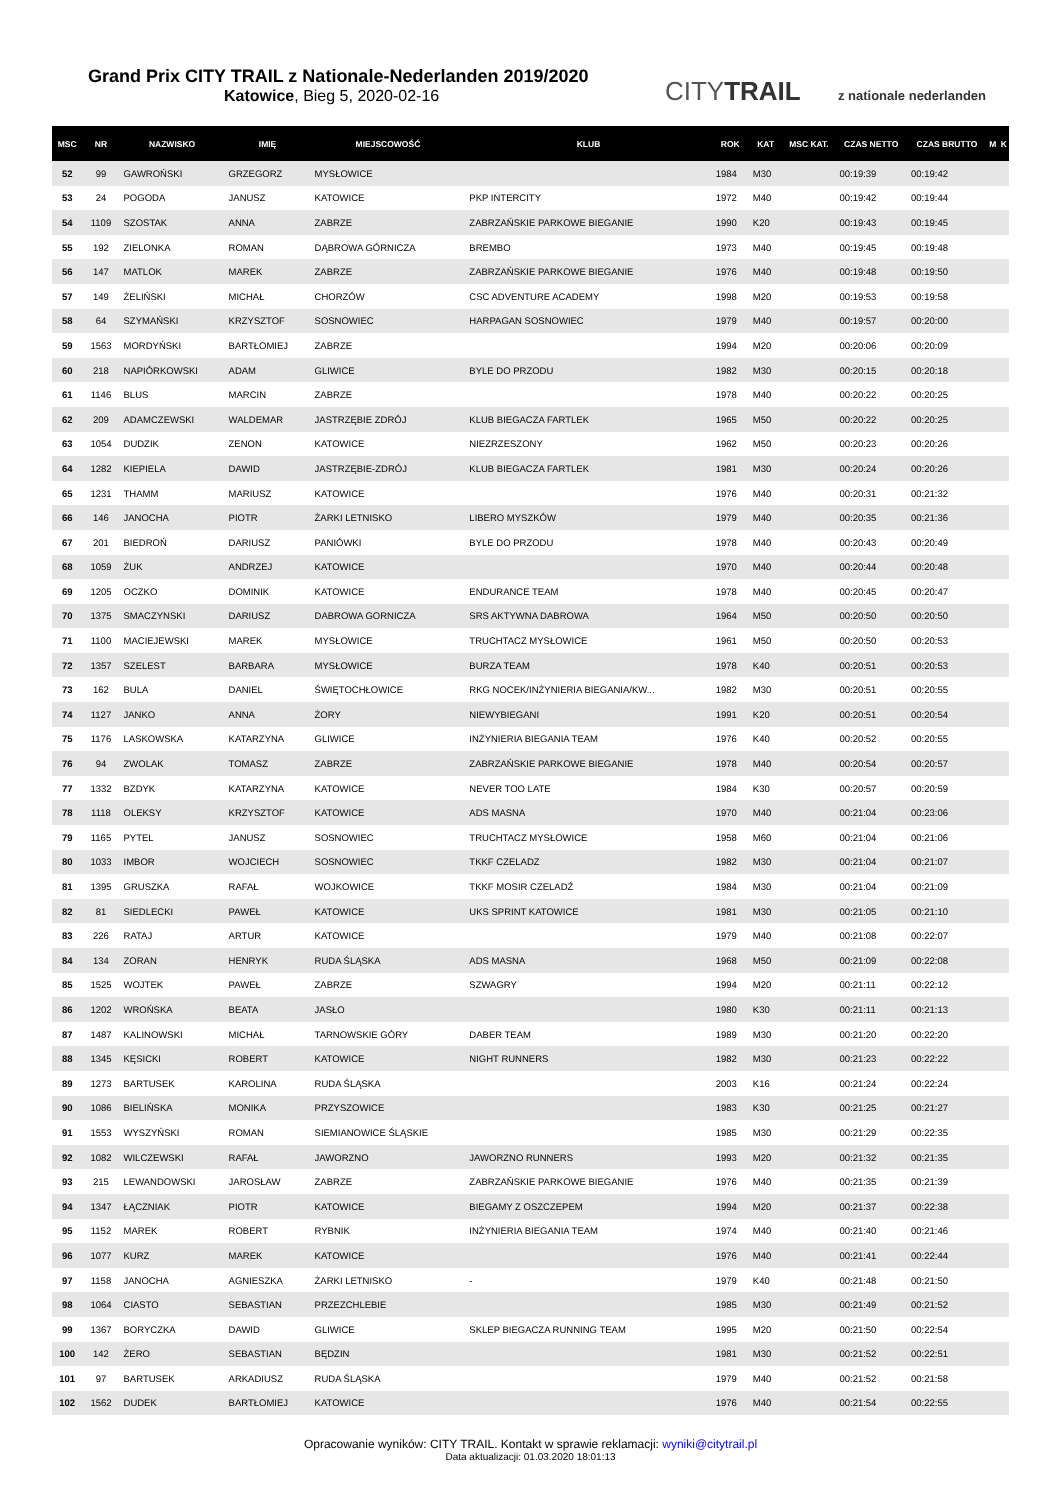Grand Prix CITY TRAIL z Nationale-Nederlanden 2019/2020
Katowice, Bieg 5, 2020-02-16
CITYTRAIL z nationale nederlanden
| MSC | NR | NAZWISKO | IMIĘ | MIEJSCOWOŚĆ | KLUB | ROK | KAT | MSC KAT. | CZAS NETTO | CZAS BRUTTO | M | K |
| --- | --- | --- | --- | --- | --- | --- | --- | --- | --- | --- | --- | --- |
| 52 | 99 | GAWROŃSKI | GRZEGORZ | MYSŁOWICE | | 1984 | M30 | | 00:19:39 | 00:19:42 | | |
| 53 | 24 | POGODA | JANUSZ | KATOWICE | PKP INTERCITY | 1972 | M40 | | 00:19:42 | 00:19:44 | | |
| 54 | 1109 | SZOSTAK | ANNA | ZABRZE | ZABRZAŃSKIE PARKOWE BIEGANIE | 1990 | K20 | | 00:19:43 | 00:19:45 | | |
| 55 | 192 | ZIELONKA | ROMAN | DĄBROWA GÓRNICZA | BREMBO | 1973 | M40 | | 00:19:45 | 00:19:48 | | |
| 56 | 147 | MATLOK | MAREK | ZABRZE | ZABRZAŃSKIE PARKOWE BIEGANIE | 1976 | M40 | | 00:19:48 | 00:19:50 | | |
| 57 | 149 | ŻELIŃSKI | MICHAŁ | CHORZÓW | CSC ADVENTURE ACADEMY | 1998 | M20 | | 00:19:53 | 00:19:58 | | |
| 58 | 64 | SZYMAŃSKI | KRZYSZTOF | SOSNOWIEC | HARPAGAN SOSNOWIEC | 1979 | M40 | | 00:19:57 | 00:20:00 | | |
| 59 | 1563 | MORDYŃSKI | BARTŁOMIEJ | ZABRZE | | 1994 | M20 | | 00:20:06 | 00:20:09 | | |
| 60 | 218 | NAPIÓRKOWSKI | ADAM | GLIWICE | BYLE DO PRZODU | 1982 | M30 | | 00:20:15 | 00:20:18 | | |
| 61 | 1146 | BLUS | MARCIN | ZABRZE | | 1978 | M40 | | 00:20:22 | 00:20:25 | | |
| 62 | 209 | ADAMCZEWSKI | WALDEMAR | JASTRZĘBIE ZDRÓJ | KLUB BIEGACZA FARTLEK | 1965 | M50 | | 00:20:22 | 00:20:25 | | |
| 63 | 1054 | DUDZIK | ZENON | KATOWICE | NIEZRZESZONY | 1962 | M50 | | 00:20:23 | 00:20:26 | | |
| 64 | 1282 | KIEPIELA | DAWID | JASTRZĘBIE-ZDRÓJ | KLUB BIEGACZA FARTLEK | 1981 | M30 | | 00:20:24 | 00:20:26 | | |
| 65 | 1231 | THAMM | MARIUSZ | KATOWICE | | 1976 | M40 | | 00:20:31 | 00:21:32 | | |
| 66 | 146 | JANOCHA | PIOTR | ŻARKI LETNISKO | LIBERO MYSZKÓW | 1979 | M40 | | 00:20:35 | 00:21:36 | | |
| 67 | 201 | BIEDROŃ | DARIUSZ | PANIÓWKI | BYLE DO PRZODU | 1978 | M40 | | 00:20:43 | 00:20:49 | | |
| 68 | 1059 | ŻUK | ANDRZEJ | KATOWICE | | 1970 | M40 | | 00:20:44 | 00:20:48 | | |
| 69 | 1205 | OCZKO | DOMINIK | KATOWICE | ENDURANCE TEAM | 1978 | M40 | | 00:20:45 | 00:20:47 | | |
| 70 | 1375 | SMACZYNSKI | DARIUSZ | DABROWA GORNICZA | SRS AKTYWNA DABROWA | 1964 | M50 | | 00:20:50 | 00:20:50 | | |
| 71 | 1100 | MACIEJEWSKI | MAREK | MYSŁOWICE | TRUCHTACZ MYSŁOWICE | 1961 | M50 | | 00:20:50 | 00:20:53 | | |
| 72 | 1357 | SZELEST | BARBARA | MYSŁOWICE | BURZA TEAM | 1978 | K40 | | 00:20:51 | 00:20:53 | | |
| 73 | 162 | BULA | DANIEL | ŚWIĘTOCHŁOWICE | RKG NOCEK/INŻYNIERIA BIEGANIA/KW... | 1982 | M30 | | 00:20:51 | 00:20:55 | | |
| 74 | 1127 | JANKO | ANNA | ŻORY | NIEWYBIEGANI | 1991 | K20 | | 00:20:51 | 00:20:54 | | |
| 75 | 1176 | LASKOWSKA | KATARZYNA | GLIWICE | INŻYNIERIA BIEGANIA TEAM | 1976 | K40 | | 00:20:52 | 00:20:55 | | |
| 76 | 94 | ZWOLAK | TOMASZ | ZABRZE | ZABRZAŃSKIE PARKOWE BIEGANIE | 1978 | M40 | | 00:20:54 | 00:20:57 | | |
| 77 | 1332 | BZDYK | KATARZYNA | KATOWICE | NEVER TOO LATE | 1984 | K30 | | 00:20:57 | 00:20:59 | | |
| 78 | 1118 | OLEKSY | KRZYSZTOF | KATOWICE | ADS MASNA | 1970 | M40 | | 00:21:04 | 00:23:06 | | |
| 79 | 1165 | PYTEL | JANUSZ | SOSNOWIEC | TRUCHTACZ MYSŁOWICE | 1958 | M60 | | 00:21:04 | 00:21:06 | | |
| 80 | 1033 | IMBOR | WOJCIECH | SOSNOWIEC | TKKF CZELADZ | 1982 | M30 | | 00:21:04 | 00:21:07 | | |
| 81 | 1395 | GRUSZKA | RAFAŁ | WOJKOWICE | TKKF MOSIR CZELADŹ | 1984 | M30 | | 00:21:04 | 00:21:09 | | |
| 82 | 81 | SIEDLECKI | PAWEŁ | KATOWICE | UKS SPRINT KATOWICE | 1981 | M30 | | 00:21:05 | 00:21:10 | | |
| 83 | 226 | RATAJ | ARTUR | KATOWICE | | 1979 | M40 | | 00:21:08 | 00:22:07 | | |
| 84 | 134 | ZORAN | HENRYK | RUDA ŚLĄSKA | ADS MASNA | 1968 | M50 | | 00:21:09 | 00:22:08 | | |
| 85 | 1525 | WOJTEK | PAWEŁ | ZABRZE | SZWAGRY | 1994 | M20 | | 00:21:11 | 00:22:12 | | |
| 86 | 1202 | WROŃSKA | BEATA | JASŁO | | 1980 | K30 | | 00:21:11 | 00:21:13 | | |
| 87 | 1487 | KALINOWSKI | MICHAŁ | TARNOWSKIE GÓRY | DABER TEAM | 1989 | M30 | | 00:21:20 | 00:22:20 | | |
| 88 | 1345 | KĘSICKI | ROBERT | KATOWICE | NIGHT RUNNERS | 1982 | M30 | | 00:21:23 | 00:22:22 | | |
| 89 | 1273 | BARTUSEK | KAROLINA | RUDA ŚLĄSKA | | 2003 | K16 | | 00:21:24 | 00:22:24 | | |
| 90 | 1086 | BIELIŃSKA | MONIKA | PRZYSZOWICE | | 1983 | K30 | | 00:21:25 | 00:21:27 | | |
| 91 | 1553 | WYSZYŃSKI | ROMAN | SIEMIANOWICE ŚLĄSKIE | | 1985 | M30 | | 00:21:29 | 00:22:35 | | |
| 92 | 1082 | WILCZEWSKI | RAFAŁ | JAWORZNO | JAWORZNO RUNNERS | 1993 | M20 | | 00:21:32 | 00:21:35 | | |
| 93 | 215 | LEWANDOWSKI | JAROSŁAW | ZABRZE | ZABRZAŃSKIE PARKOWE BIEGANIE | 1976 | M40 | | 00:21:35 | 00:21:39 | | |
| 94 | 1347 | ŁĄCZNIAK | PIOTR | KATOWICE | BIEGAMY Z OSZCZEPEM | 1994 | M20 | | 00:21:37 | 00:22:38 | | |
| 95 | 1152 | MAREK | ROBERT | RYBNIK | INŻYNIERIA BIEGANIA TEAM | 1974 | M40 | | 00:21:40 | 00:21:46 | | |
| 96 | 1077 | KURZ | MAREK | KATOWICE | | 1976 | M40 | | 00:21:41 | 00:22:44 | | |
| 97 | 1158 | JANOCHA | AGNIESZKA | ŻARKI LETNISKO | - | 1979 | K40 | | 00:21:48 | 00:21:50 | | |
| 98 | 1064 | CIASTO | SEBASTIAN | PRZEZCHLEBIE | | 1985 | M30 | | 00:21:49 | 00:21:52 | | |
| 99 | 1367 | BORYCZKA | DAWID | GLIWICE | SKLEP BIEGACZA RUNNING TEAM | 1995 | M20 | | 00:21:50 | 00:22:54 | | |
| 100 | 142 | ŻERO | SEBASTIAN | BĘDZIN | | 1981 | M30 | | 00:21:52 | 00:22:51 | | |
| 101 | 97 | BARTUSEK | ARKADIUSZ | RUDA ŚLĄSKA | | 1979 | M40 | | 00:21:52 | 00:21:58 | | |
| 102 | 1562 | DUDEK | BARTŁOMIEJ | KATOWICE | | 1976 | M40 | | 00:21:54 | 00:22:55 | | |
Opracowanie wyników: CITY TRAIL. Kontakt w sprawie reklamacji: wyniki@citytrail.pl
Data aktualizacji: 01.03.2020 18:01:13